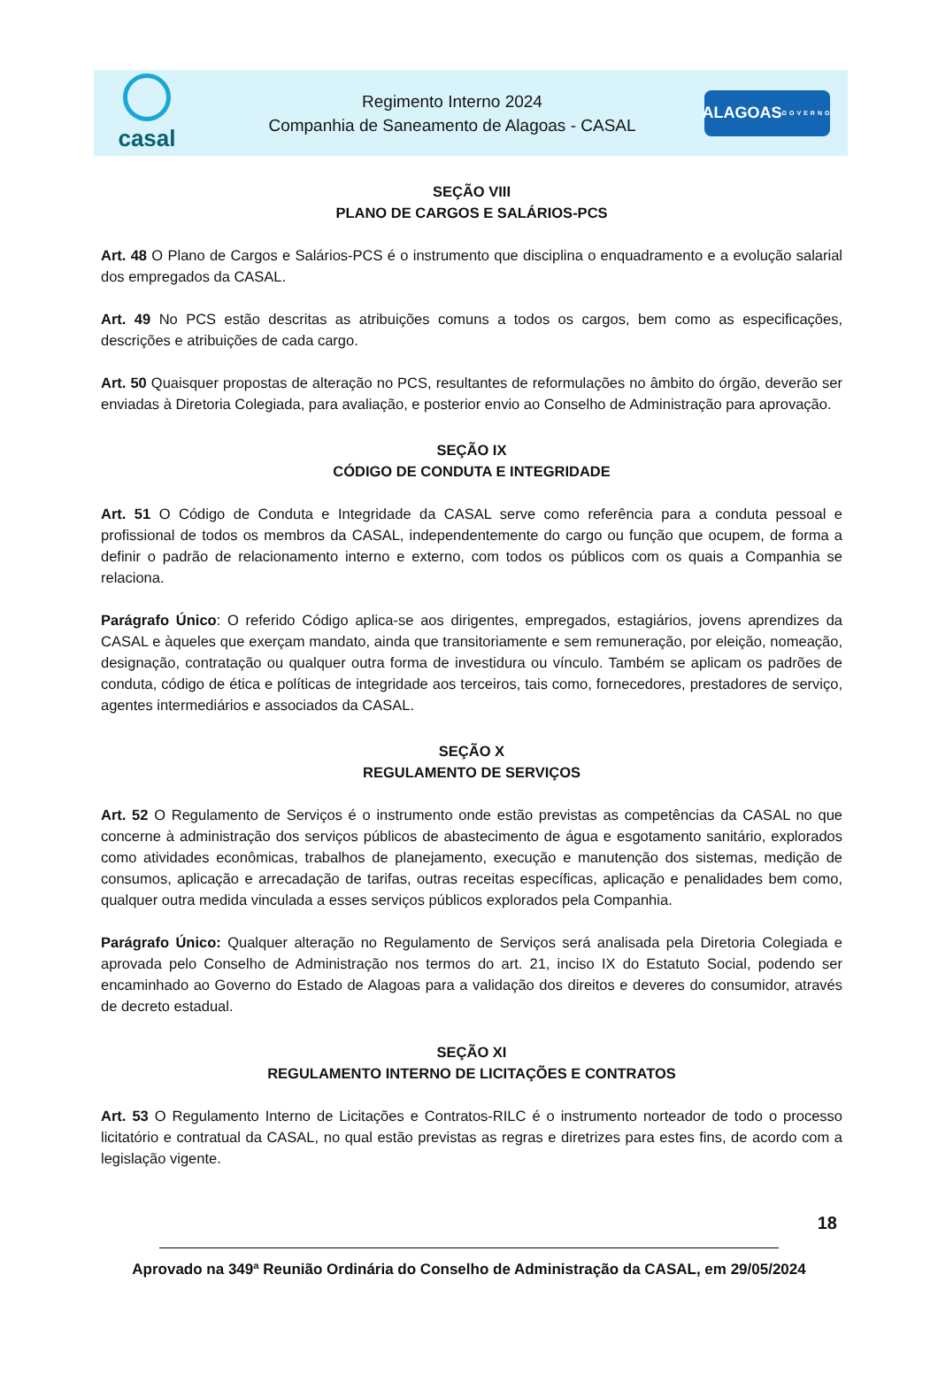casal
Regimento Interno 2024
Companhia de Saneamento de Alagoas - CASAL
ALAGOAS
GOVERNO
SEÇÃO VIII
PLANO DE CARGOS E SALÁRIOS-PCS
Art. 48 O Plano de Cargos e Salários-PCS é o instrumento que disciplina o enquadramento e a evolução salarial dos empregados da CASAL.
Art. 49 No PCS estão descritas as atribuições comuns a todos os cargos, bem como as especificações, descrições e atribuições de cada cargo.
Art. 50 Quaisquer propostas de alteração no PCS, resultantes de reformulações no âmbito do órgão, deverão ser enviadas à Diretoria Colegiada, para avaliação, e posterior envio ao Conselho de Administração para aprovação.
SEÇÃO IX
CÓDIGO DE CONDUTA E INTEGRIDADE
Art. 51 O Código de Conduta e Integridade da CASAL serve como referência para a conduta pessoal e profissional de todos os membros da CASAL, independentemente do cargo ou função que ocupem, de forma a definir o padrão de relacionamento interno e externo, com todos os públicos com os quais a Companhia se relaciona.
Parágrafo Único: O referido Código aplica-se aos dirigentes, empregados, estagiários, jovens aprendizes da CASAL e àqueles que exerçam mandato, ainda que transitoriamente e sem remuneração, por eleição, nomeação, designação, contratação ou qualquer outra forma de investidura ou vínculo. Também se aplicam os padrões de conduta, código de ética e políticas de integridade aos terceiros, tais como, fornecedores, prestadores de serviço, agentes intermediários e associados da CASAL.
SEÇÃO X
REGULAMENTO DE SERVIÇOS
Art. 52 O Regulamento de Serviços é o instrumento onde estão previstas as competências da CASAL no que concerne à administração dos serviços públicos de abastecimento de água e esgotamento sanitário, explorados como atividades econômicas, trabalhos de planejamento, execução e manutenção dos sistemas, medição de consumos, aplicação e arrecadação de tarifas, outras receitas específicas, aplicação e penalidades bem como, qualquer outra medida vinculada a esses serviços públicos explorados pela Companhia.
Parágrafo Único: Qualquer alteração no Regulamento de Serviços será analisada pela Diretoria Colegiada e aprovada pelo Conselho de Administração nos termos do art. 21, inciso IX do Estatuto Social, podendo ser encaminhado ao Governo do Estado de Alagoas para a validação dos direitos e deveres do consumidor, através de decreto estadual.
SEÇÃO XI
REGULAMENTO INTERNO DE LICITAÇÕES E CONTRATOS
Art. 53 O Regulamento Interno de Licitações e Contratos-RILC é o instrumento norteador de todo o processo licitatório e contratual da CASAL, no qual estão previstas as regras e diretrizes para estes fins, de acordo com a legislação vigente.
18
Aprovado na 349ª Reunião Ordinária do Conselho de Administração da CASAL, em 29/05/2024